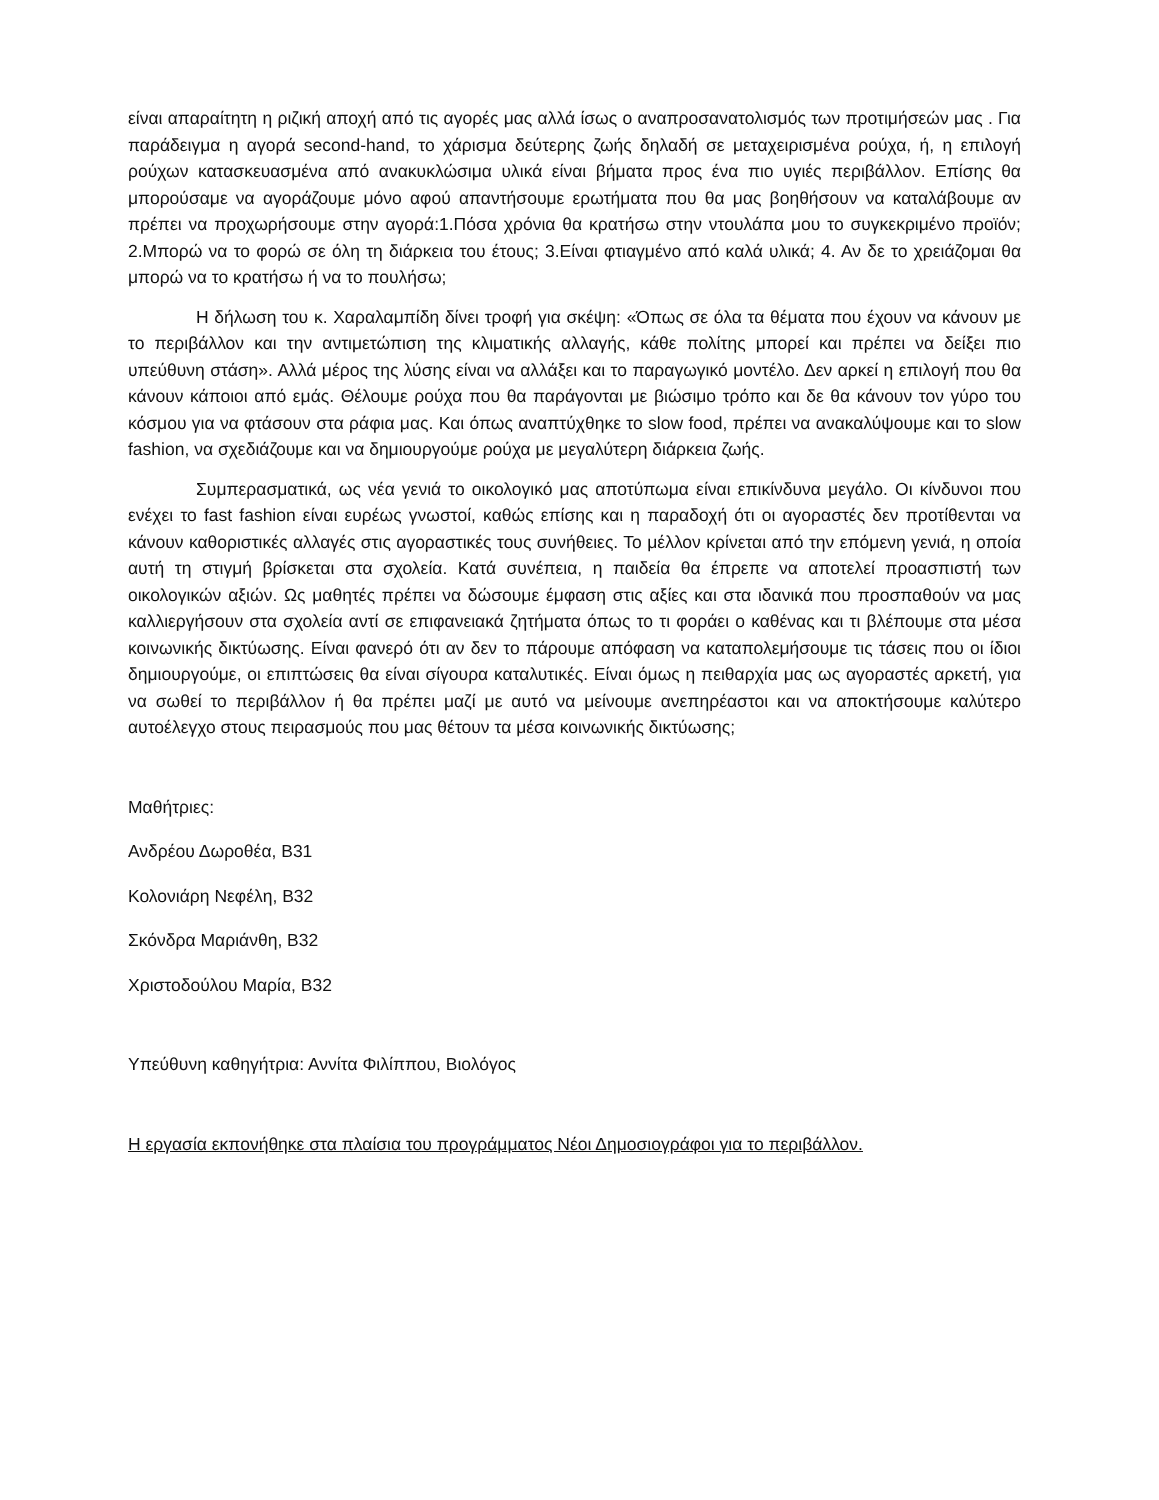είναι απαραίτητη η ριζική αποχή από τις αγορές μας αλλά ίσως ο αναπροσανατολισμός των προτιμήσεών μας . Για παράδειγμα η αγορά second-hand, το χάρισμα δεύτερης ζωής δηλαδή σε μεταχειρισμένα ρούχα, ή, η επιλογή ρούχων κατασκευασμένα από ανακυκλώσιμα υλικά είναι βήματα προς ένα πιο υγιές περιβάλλον. Επίσης θα μπορούσαμε να αγοράζουμε μόνο αφού απαντήσουμε ερωτήματα που θα μας βοηθήσουν να καταλάβουμε αν πρέπει να προχωρήσουμε στην αγορά:1.Πόσα χρόνια θα κρατήσω στην ντουλάπα μου το συγκεκριμένο προϊόν; 2.Μπορώ να το φορώ σε όλη τη διάρκεια του έτους; 3.Είναι φτιαγμένο από καλά υλικά; 4. Αν δε το χρειάζομαι θα μπορώ να το κρατήσω ή να το πουλήσω;
Η δήλωση του κ. Χαραλαμπίδη δίνει τροφή για σκέψη: «Όπως σε όλα τα θέματα που έχουν να κάνουν με το περιβάλλον και την αντιμετώπιση της κλιματικής αλλαγής, κάθε πολίτης μπορεί και πρέπει να δείξει πιο υπεύθυνη στάση». Αλλά μέρος της λύσης είναι να αλλάξει και το παραγωγικό μοντέλο. Δεν αρκεί η επιλογή που θα κάνουν κάποιοι από εμάς. Θέλουμε ρούχα που θα παράγονται με βιώσιμο τρόπο και δε θα κάνουν τον γύρο του κόσμου για να φτάσουν στα ράφια μας. Και όπως αναπτύχθηκε το slow food, πρέπει να ανακαλύψουμε και το slow fashion, να σχεδιάζουμε και να δημιουργούμε ρούχα με μεγαλύτερη διάρκεια ζωής.
Συμπερασματικά, ως νέα γενιά το οικολογικό μας αποτύπωμα είναι επικίνδυνα μεγάλο. Οι κίνδυνοι που ενέχει το fast fashion είναι ευρέως γνωστοί, καθώς επίσης και η παραδοχή ότι οι αγοραστές δεν προτίθενται να κάνουν καθοριστικές αλλαγές στις αγοραστικές τους συνήθειες. Το μέλλον κρίνεται από την επόμενη γενιά, η οποία αυτή τη στιγμή βρίσκεται στα σχολεία. Κατά συνέπεια, η παιδεία θα έπρεπε να αποτελεί προασπιστή των οικολογικών αξιών. Ως μαθητές πρέπει να δώσουμε έμφαση στις αξίες και στα ιδανικά που προσπαθούν να μας καλλιεργήσουν στα σχολεία αντί σε επιφανειακά ζητήματα όπως το τι φοράει ο καθένας και τι βλέπουμε στα μέσα κοινωνικής δικτύωσης. Είναι φανερό ότι αν δεν το πάρουμε απόφαση να καταπολεμήσουμε τις τάσεις που οι ίδιοι δημιουργούμε, οι επιπτώσεις θα είναι σίγουρα καταλυτικές. Είναι όμως η πειθαρχία μας ως αγοραστές αρκετή, για να σωθεί το περιβάλλον ή θα πρέπει μαζί με αυτό να μείνουμε ανεπηρέαστοι και να αποκτήσουμε καλύτερο αυτοέλεγχο στους πειρασμούς που μας θέτουν τα μέσα κοινωνικής δικτύωσης;
Μαθήτριες:
Ανδρέου Δωροθέα, Β31
Κολονιάρη Νεφέλη, Β32
Σκόνδρα Μαριάνθη, Β32
Χριστοδούλου Μαρία, Β32
Υπεύθυνη καθηγήτρια: Αννίτα Φιλίππου, Βιολόγος
Η εργασία εκπονήθηκε στα πλαίσια του προγράμματος Νέοι Δημοσιογράφοι για το περιβάλλον.